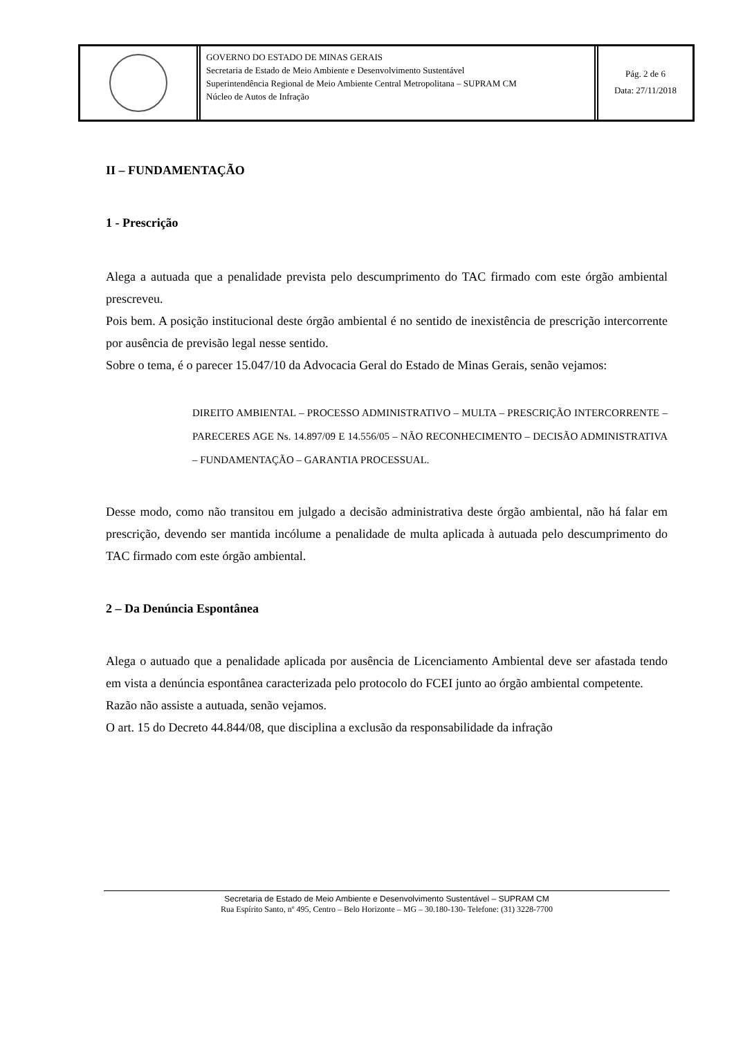GOVERNO DO ESTADO DE MINAS GERAIS
Secretaria de Estado de Meio Ambiente e Desenvolvimento Sustentável
Superintendência Regional de Meio Ambiente Central Metropolitana – SUPRAM CM
Núcleo de Autos de Infração
Pág. 2 de 6
Data: 27/11/2018
II – FUNDAMENTAÇÃO
1 - Prescrição
Alega a autuada que a penalidade prevista pelo descumprimento do TAC firmado com este órgão ambiental prescreveu.
Pois bem. A posição institucional deste órgão ambiental é no sentido de inexistência de prescrição intercorrente por ausência de previsão legal nesse sentido.
Sobre o tema, é o parecer 15.047/10 da Advocacia Geral do Estado de Minas Gerais, senão vejamos:
DIREITO AMBIENTAL – PROCESSO ADMINISTRATIVO – MULTA – PRESCRIÇÃO INTERCORRENTE – PARECERES AGE Ns. 14.897/09 E 14.556/05 – NÃO RECONHECIMENTO – DECISÃO ADMINISTRATIVA – FUNDAMENTAÇÃO – GARANTIA PROCESSUAL.
Desse modo, como não transitou em julgado a decisão administrativa deste órgão ambiental, não há falar em prescrição, devendo ser mantida incólume a penalidade de multa aplicada à autuada pelo descumprimento do TAC firmado com este órgão ambiental.
2 – Da Denúncia Espontânea
Alega o autuado que a penalidade aplicada por ausência de Licenciamento Ambiental deve ser afastada tendo em vista a denúncia espontânea caracterizada pelo protocolo do FCEI junto ao órgão ambiental competente.
Razão não assiste a autuada, senão vejamos.
O art. 15 do Decreto 44.844/08, que disciplina a exclusão da responsabilidade da infração
Secretaria de Estado de Meio Ambiente e Desenvolvimento Sustentável – SUPRAM CM
Rua Espírito Santo, nº 495, Centro – Belo Horizonte – MG – 30.180-130- Telefone: (31) 3228-7700